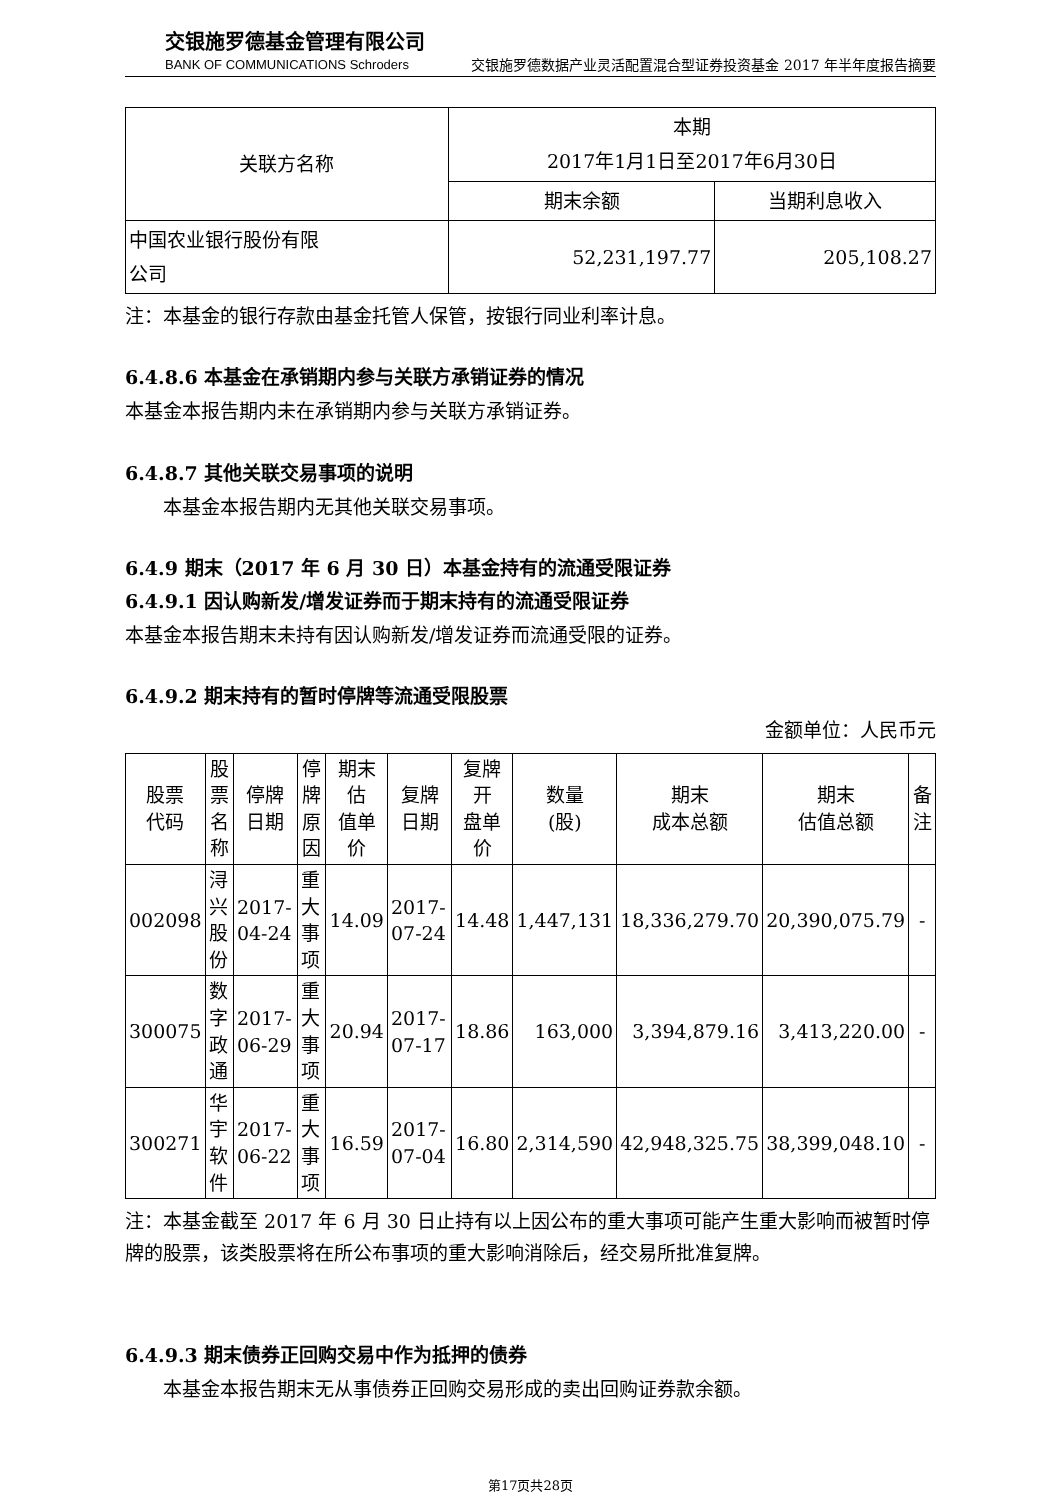交银施罗德基金管理有限公司
BANK OF COMMUNICATIONS Schroders
交银施罗德数据产业灵活配置混合型证券投资基金 2017 年半年度报告摘要
| 关联方名称 | 本期 2017年1月1日至2017年6月30日 | |
| --- | --- | --- |
| | 期末余额 | 当期利息收入 |
| 中国农业银行股份有限 公司 | 52,231,197.77 | 205,108.27 |
注：本基金的银行存款由基金托管人保管，按银行同业利率计息。
6.4.8.6 本基金在承销期内参与关联方承销证券的情况
本基金本报告期内未在承销期内参与关联方承销证券。
6.4.8.7 其他关联交易事项的说明
本基金本报告期内无其他关联交易事项。
6.4.9 期末（2017 年 6 月 30 日）本基金持有的流通受限证券
6.4.9.1 因认购新发/增发证券而于期末持有的流通受限证券
本基金本报告期末未持有因认购新发/增发证券而流通受限的证券。
6.4.9.2 期末持有的暂时停牌等流通受限股票
金额单位：人民币元
| 股票 代码 | 股票 名称 | 停牌 日期 | 停牌 原因 | 期末估 值单价 | 复牌 日期 | 复牌 开 盘单 价 | 数量 (股) | 期末 成本总额 | 期末 估值总额 | 备注 |
| --- | --- | --- | --- | --- | --- | --- | --- | --- | --- | --- |
| 002098 | 浔兴股份 | 2017-04-24 | 重大事项 | 14.09 | 2017-07-24 | 14.48 | 1,447,131 | 18,336,279.70 | 20,390,075.79 | - |
| 300075 | 数字政通 | 2017-06-29 | 重大事项 | 20.94 | 2017-07-17 | 18.86 | 163,000 | 3,394,879.16 | 3,413,220.00 | - |
| 300271 | 华宇软件 | 2017-06-22 | 重大事项 | 16.59 | 2017-07-04 | 16.80 | 2,314,590 | 42,948,325.75 | 38,399,048.10 | - |
注：本基金截至 2017 年 6 月 30 日止持有以上因公布的重大事项可能产生重大影响而被暂时停牌的股票，该类股票将在所公布事项的重大影响消除后，经交易所批准复牌。
6.4.9.3 期末债券正回购交易中作为抵押的债券
本基金本报告期末无从事债券正回购交易形成的卖出回购证券款余额。
第17页共28页